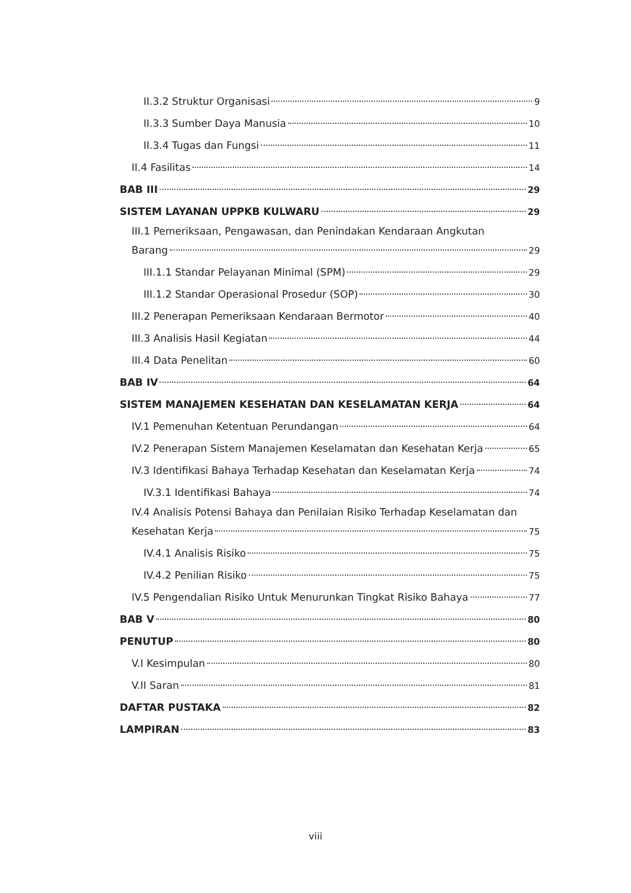II.3.2 Struktur Organisasi 9
II.3.3 Sumber Daya Manusia 10
II.3.4 Tugas dan Fungsi 11
II.4 Fasilitas 14
BAB III 29
SISTEM LAYANAN UPPKB KULWARU 29
III.1 Pemeriksaan, Pengawasan, dan Penindakan Kendaraan Angkutan
Barang 29
III.1.1 Standar Pelayanan Minimal (SPM) 29
III.1.2 Standar Operasional Prosedur (SOP) 30
III.2 Penerapan Pemeriksaan Kendaraan Bermotor 40
III.3 Analisis Hasil Kegiatan 44
III.4 Data Penelitan 60
BAB IV 64
SISTEM MANAJEMEN KESEHATAN DAN KESELAMATAN KERJA 64
IV.1 Pemenuhan Ketentuan Perundangan 64
IV.2 Penerapan Sistem Manajemen Keselamatan dan Kesehatan Kerja 65
IV.3 Identifikasi Bahaya Terhadap Kesehatan dan Keselamatan Kerja 74
IV.3.1 Identifikasi Bahaya 74
IV.4 Analisis Potensi Bahaya dan Penilaian Risiko Terhadap Keselamatan dan
Kesehatan Kerja 75
IV.4.1 Analisis Risiko 75
IV.4.2 Penilian Risiko 75
IV.5 Pengendalian Risiko Untuk Menurunkan Tingkat Risiko Bahaya 77
BAB V 80
PENUTUP 80
V.I Kesimpulan 80
V.II Saran 81
DAFTAR PUSTAKA 82
LAMPIRAN 83
viii